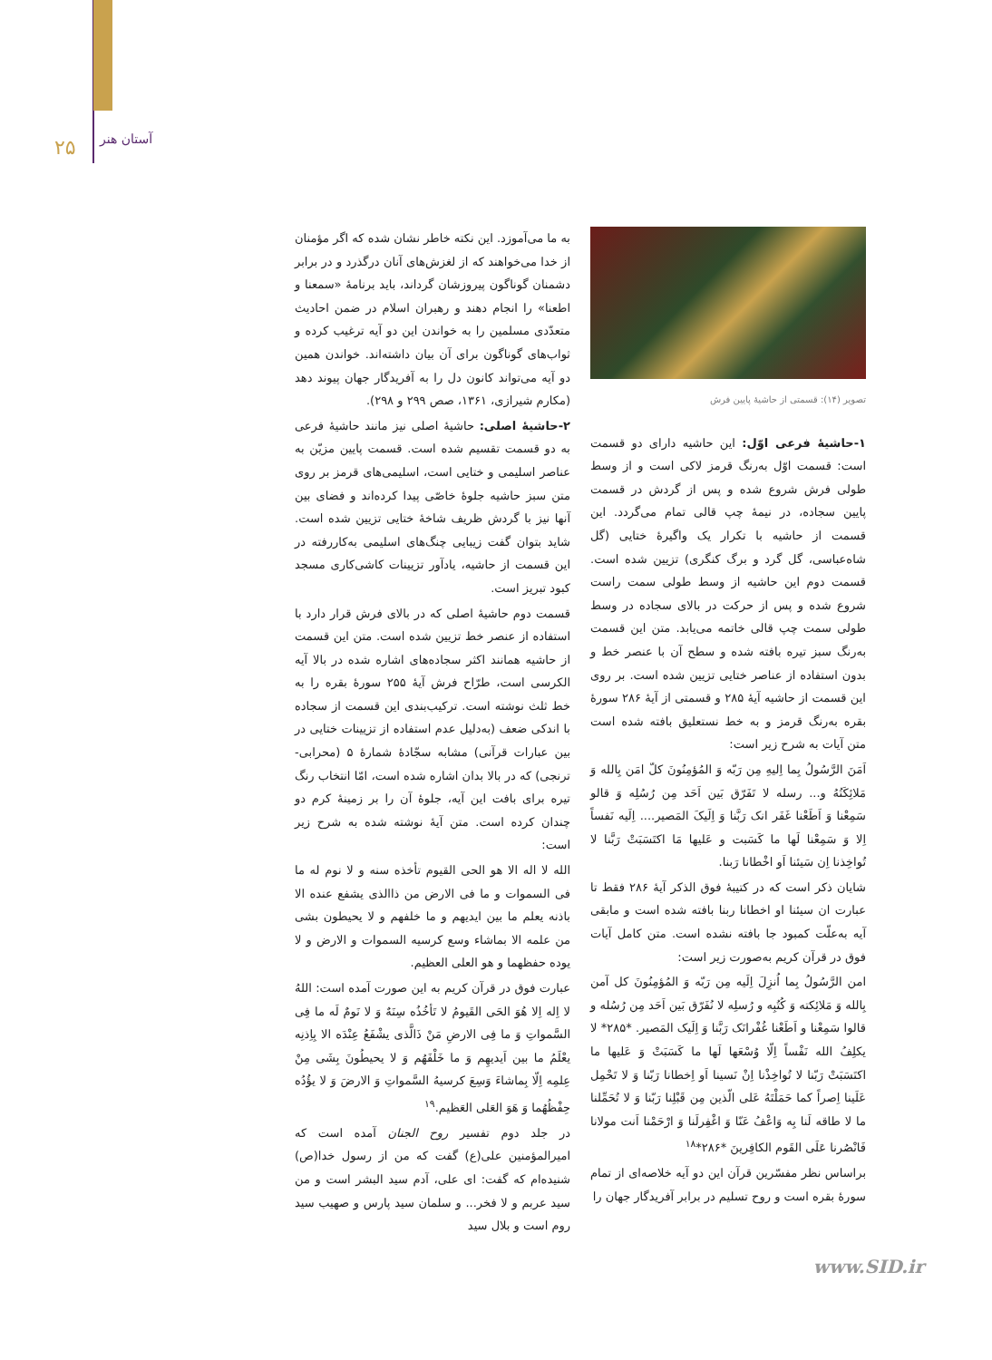۲۵ آستان هنر
تصویر (۱۴): قسمتی از حاشیهٔ پایین فرش
۱-حاشیهٔ فرعی اوّل: این حاشیه دارای دو قسمت است: قسمت اوّل به‌رنگ قرمز لاکی است و از وسط طولی فرش شروع شده و پس از گردش در قسمت پایین سجاده، در نیمهٔ چپ قالی تمام می‌گردد. این قسمت از حاشیه با تکرار یک واگیرهٔ ختایی (گل شاه‌عباسی، گل گرد و برگ کنگری) تزیین شده است. قسمت دوم این حاشیه از وسط طولی سمت راست شروع شده و پس از حرکت در بالای سجاده در وسط طولی سمت چپ قالی خاتمه می‌یابد. متن این قسمت به‌رنگ سبز تیره بافته شده و سطح آن با عنصر خط و بدون استفاده از عناصر ختایی تزیین شده است. بر روی این قسمت از حاشیه آیهٔ ۲۸۵ و قسمتی از آیهٔ ۲۸۶ سورهٔ بقره به‌رنگ قرمز و به خط نستعلیق بافته شده است متن آیات به شرح زیر است:
اَمَنَ الرَّسُولُ بِما اِلیهِ مِن رَبّه وَ المُؤمِنُونَ کلّ امَن بِالله وَ مَلائِکَتُهُ و... رسله لا تَفَرّق بَین اَحَد مِن رُسُلِه وَ قالو سَمِعْنا وَ اَطَعْنا غَفَر انک رَبَّنا وَ اِلَیکَ المَصیر.... اِلَیه نَفساً اِلا وَ سَمِعْنا لَها ما کَسَبت و عَلیها مَا اکتَسَبَتْ رَبَّنا لا تُواخِذنا اِن سَیئنا اَو اخْطانا رَبنا.
شایان ذکر است که در کتیبهٔ فوق الذکر آیهٔ ۲۸۶ فقط تا عبارت ان سیئنا او اخطانا ربنا بافته شده است و مابقی آیه به‌علّت کمبود جا بافته نشده است. متن کامل آیات فوق در قرآن کریم به‌صورت زیر است:
امن الرَّسُولُ بِما اُنزِلَ اِلَیه مِن رَبّه وَ المُؤمِنُونَ کل آمن بِالله وَ مَلائِکته وَ کُتُبِه و رُسلِه لا نُفَرّق بَین اَحَد مِن رُسُله و قالوا سَمِعْنا و اَطَعْنا غُفْرانَک رَبَّنا وَ اِلَیک المَصیر. *۲۸۵* لا یکلِفُ الله نَفْساً اِلّا وُسْعَها لَها ما کَسَبَتْ وَ عَلیها ما اکتَسَبَتْ رَبّنا لا تُواخِذْنا اِنْ نَسینا اَو اِخطانا رَبّنا وَ لا تَحْمِل عَلَینا اِصراً کما حَمَلْتَهُ عَلی الّذین مِن قَبْلِنا رَبّنا وَ لا تُحَمِّلنا ما لا طاقه لَنا بِه وَاعْفُ عَنّا وَ اغْفِرلَنا وَ ارْحَمْنا اَنت مولانا فَانْصُرنا عَلَی القَوم الکافِرینَ *۲۸۶*<sup>۱۸</sup>
براساس نظر مفسّرین قرآن این دو آیه خلاصه‌ای از تمام سورهٔ بقره است و روح تسلیم در برابر آفریدگار جهان را
به ما می‌آموزد. این نکته خاطر نشان شده که اگر مؤمنان از خدا می‌خواهند که از لغزش‌های آنان درگذرد و در برابر دشمنان گوناگون پیروزشان گرداند، باید برنامهٔ «سمعنا و اطعنا» را انجام دهند و رهبران اسلام در ضمن احادیث متعدّدی مسلمین را به خواندن این دو آیه ترغیب کرده و ثواب‌های گوناگون برای آن بیان داشته‌اند. خواندن همین دو آیه می‌تواند کانون دل را به آفریدگار جهان پیوند دهد (مکارم شیرازی، ۱۳۶۱، صص ۲۹۹ و ۲۹۸).
۲-حاشیهٔ اصلی: حاشیهٔ اصلی نیز مانند حاشیهٔ فرعی به دو قسمت تقسیم شده است. قسمت پایین مزیّن به عناصر اسلیمی و ختایی است، اسلیمی‌های قرمز بر روی متن سبز حاشیه جلوهٔ خاصّی پیدا کرده‌اند و فضای بین آنها نیز با گردش ظریف شاخهٔ ختایی تزیین شده است. شاید بتوان گفت زیبایی چنگ‌های اسلیمی به‌کاررفته در این قسمت از حاشیه، یادآور تزیینات کاشی‌کاری مسجد کبود تبریز است.
قسمت دوم حاشیهٔ اصلی که در بالای فرش قرار دارد با استفاده از عنصر خط تزیین شده است. متن این قسمت از حاشیه همانند اکثر سجاده‌های اشاره شده در بالا آیه الکرسی است، طرّاح فرش آیهٔ ۲۵۵ سورهٔ بقره را به خط ثلث نوشته است. ترکیب‌بندی این قسمت از سجاده با اندکی ضعف (به‌دلیل عدم استفاده از تزیینات ختایی در بین عبارات قرآنی) مشابه سجّادهٔ شمارهٔ ۵ (محرابی- ترنجی) که در بالا بدان اشاره شده است، امّا انتخاب رنگ تیره برای بافت این آیه، جلوهٔ آن را بر زمینهٔ کرم دو چندان کرده است. متن آیهٔ نوشته شده به شرح زیر است:
الله لا اله الا هو الحی القیوم تأخذه سنه و لا نوم له ما فی السموات و ما فی الارض من ذاالذی یشفع عنده الا باذنه یعلم ما بین ایدیهم و ما خلفهم و لا یحیطون بشی من علمه الا بماشاء وسع کرسیه السموات و الارض و لا یوده حفظهما و هو العلی العظیم.
عبارت فوق در قرآن کریم به این صورت آمده است: اللهُ لا اِله اِلا هُوَ الحَی القَیومُ لا تَأخُذُه سِنَهٌ وَ لا نَومٌ لَه ما فِی السَّمواتِ وَ ما فِی الارضِ مَنْ ذَالَّذی یشْفَعُ عِنْدَه الا بِاِذنِه یعْلَمُ ما بین اَیدیهِم وَ ما خَلْفَهُم وَ لا یحیطُونَ بِشَی مِنْ عِلمِه اِلّا بِماشاءَ وَسِعَ کرسیهُ السَّمواتِ وَ الارضَ وَ لا یؤُدُه حِفْظُهُما وَ هَوَ العَلی العَظیم.<sup>۱۹</sup>
در جلد دوم تفسیر روح الجنان آمده است که امیرالمؤمنین علی(ع) گفت که من از رسول خدا(ص) شنیده‌ام که گفت: ای علی، آدم سید البشر است و من سید عربم و لا فخر... و سلمان سید پارس و صهیب سید روم است و بلال سید
www.SID.ir